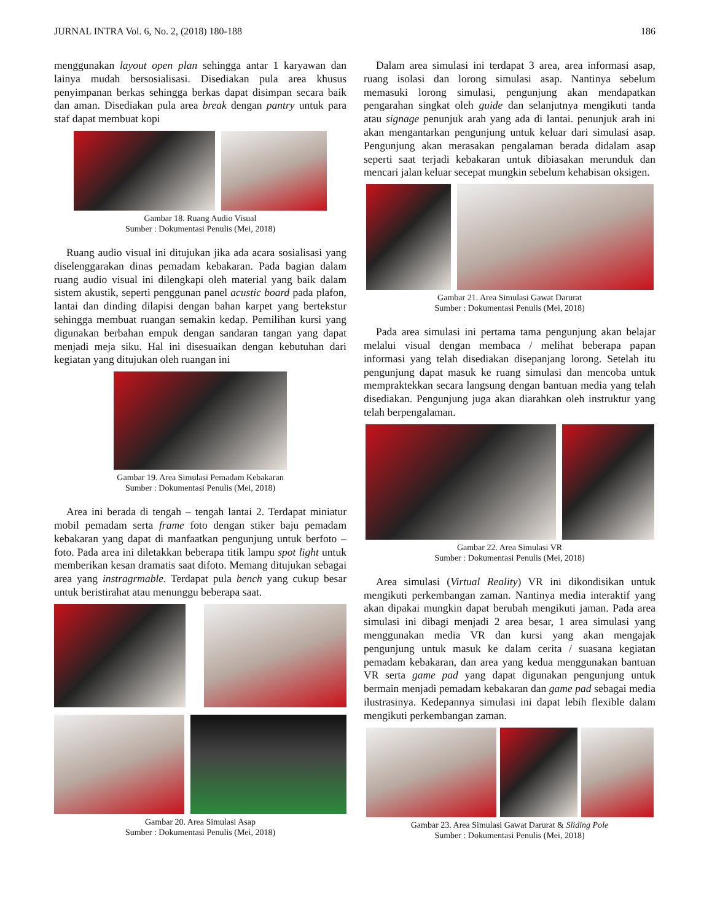JURNAL INTRA Vol. 6, No. 2, (2018) 180-188 186
menggunakan layout open plan sehingga antar 1 karyawan dan lainya mudah bersosialisasi. Disediakan pula area khusus penyimpanan berkas sehingga berkas dapat disimpan secara baik dan aman. Disediakan pula area break dengan pantry untuk para staf dapat membuat kopi
Gambar 18. Ruang Audio Visual
Sumber : Dokumentasi Penulis (Mei, 2018)
Ruang audio visual ini ditujukan jika ada acara sosialisasi yang diselenggarakan dinas pemadam kebakaran. Pada bagian dalam ruang audio visual ini dilengkapi oleh material yang baik dalam sistem akustik, seperti penggunan panel acustic board pada plafon, lantai dan dinding dilapisi dengan bahan karpet yang bertekstur sehingga membuat ruangan semakin kedap. Pemilihan kursi yang digunakan berbahan empuk dengan sandaran tangan yang dapat menjadi meja siku. Hal ini disesuaikan dengan kebutuhan dari kegiatan yang ditujukan oleh ruangan ini
Gambar 19. Area Simulasi Pemadam Kebakaran
Sumber : Dokumentasi Penulis (Mei, 2018)
Area ini berada di tengah – tengah lantai 2. Terdapat miniatur mobil pemadam serta frame foto dengan stiker baju pemadam kebakaran yang dapat di manfaatkan pengunjung untuk berfoto – foto. Pada area ini diletakkan beberapa titik lampu spot light untuk memberikan kesan dramatis saat difoto. Memang ditujukan sebagai area yang instragrmable. Terdapat pula bench yang cukup besar untuk beristirahat atau menunggu beberapa saat.
Gambar 20. Area Simulasi Asap
Sumber : Dokumentasi Penulis (Mei, 2018)
Dalam area simulasi ini terdapat 3 area, area informasi asap, ruang isolasi dan lorong simulasi asap. Nantinya sebelum memasuki lorong simulasi, pengunjung akan mendapatkan pengarahan singkat oleh guide dan selanjutnya mengikuti tanda atau signage penunjuk arah yang ada di lantai. penunjuk arah ini akan mengantarkan pengunjung untuk keluar dari simulasi asap. Pengunjung akan merasakan pengalaman berada didalam asap seperti saat terjadi kebakaran untuk dibiasakan merunduk dan mencari jalan keluar secepat mungkin sebelum kehabisan oksigen.
Gambar 21. Area Simulasi Gawat Darurat
Sumber : Dokumentasi Penulis (Mei, 2018)
Pada area simulasi ini pertama tama pengunjung akan belajar melalui visual dengan membaca / melihat beberapa papan informasi yang telah disediakan disepanjang lorong. Setelah itu pengunjung dapat masuk ke ruang simulasi dan mencoba untuk mempraktekkan secara langsung dengan bantuan media yang telah disediakan. Pengunjung juga akan diarahkan oleh instruktur yang telah berpengalaman.
Gambar 22. Area Simulasi VR
Sumber : Dokumentasi Penulis (Mei, 2018)
Area simulasi (Virtual Reality) VR ini dikondisikan untuk mengikuti perkembangan zaman. Nantinya media interaktif yang akan dipakai mungkin dapat berubah mengikuti jaman. Pada area simulasi ini dibagi menjadi 2 area besar, 1 area simulasi yang menggunakan media VR dan kursi yang akan mengajak pengunjung untuk masuk ke dalam cerita / suasana kegiatan pemadam kebakaran, dan area yang kedua menggunakan bantuan VR serta game pad yang dapat digunakan pengunjung untuk bermain menjadi pemadam kebakaran dan game pad sebagai media ilustrasinya. Kedepannya simulasi ini dapat lebih flexible dalam mengikuti perkembangan zaman.
Gambar 23. Area Simulasi Gawat Darurat & Sliding Pole
Sumber : Dokumentasi Penulis (Mei, 2018)